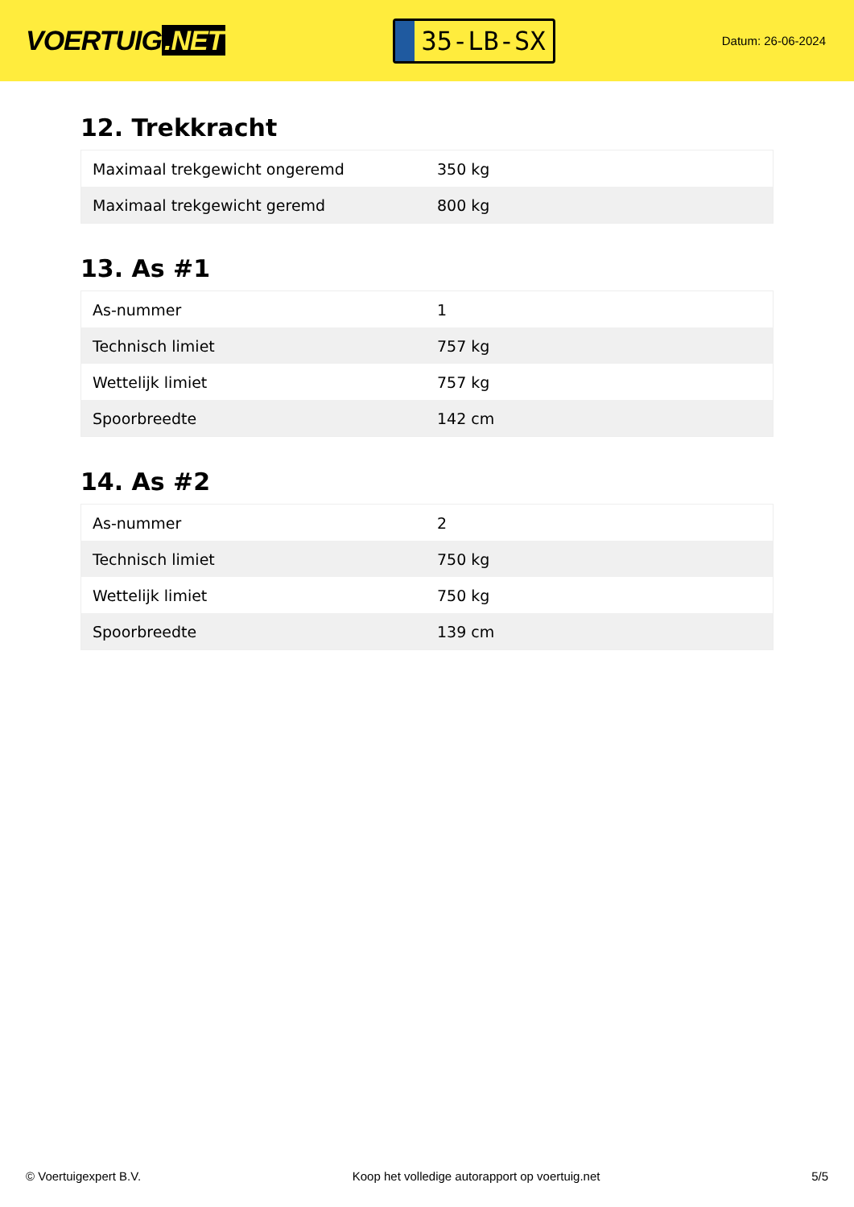VOERTUIG.NET
35-LB-SX
Datum: 26-06-2024
12. Trekkracht
| Maximaal trekgewicht ongeremd | 350 kg |
| Maximaal trekgewicht geremd | 800 kg |
13. As #1
| As-nummer | 1 |
| Technisch limiet | 757 kg |
| Wettelijk limiet | 757 kg |
| Spoorbreedte | 142 cm |
14. As #2
| As-nummer | 2 |
| Technisch limiet | 750 kg |
| Wettelijk limiet | 750 kg |
| Spoorbreedte | 139 cm |
© Voertuigexpert B.V. Koop het volledige autorapport op voertuig.net 5/5